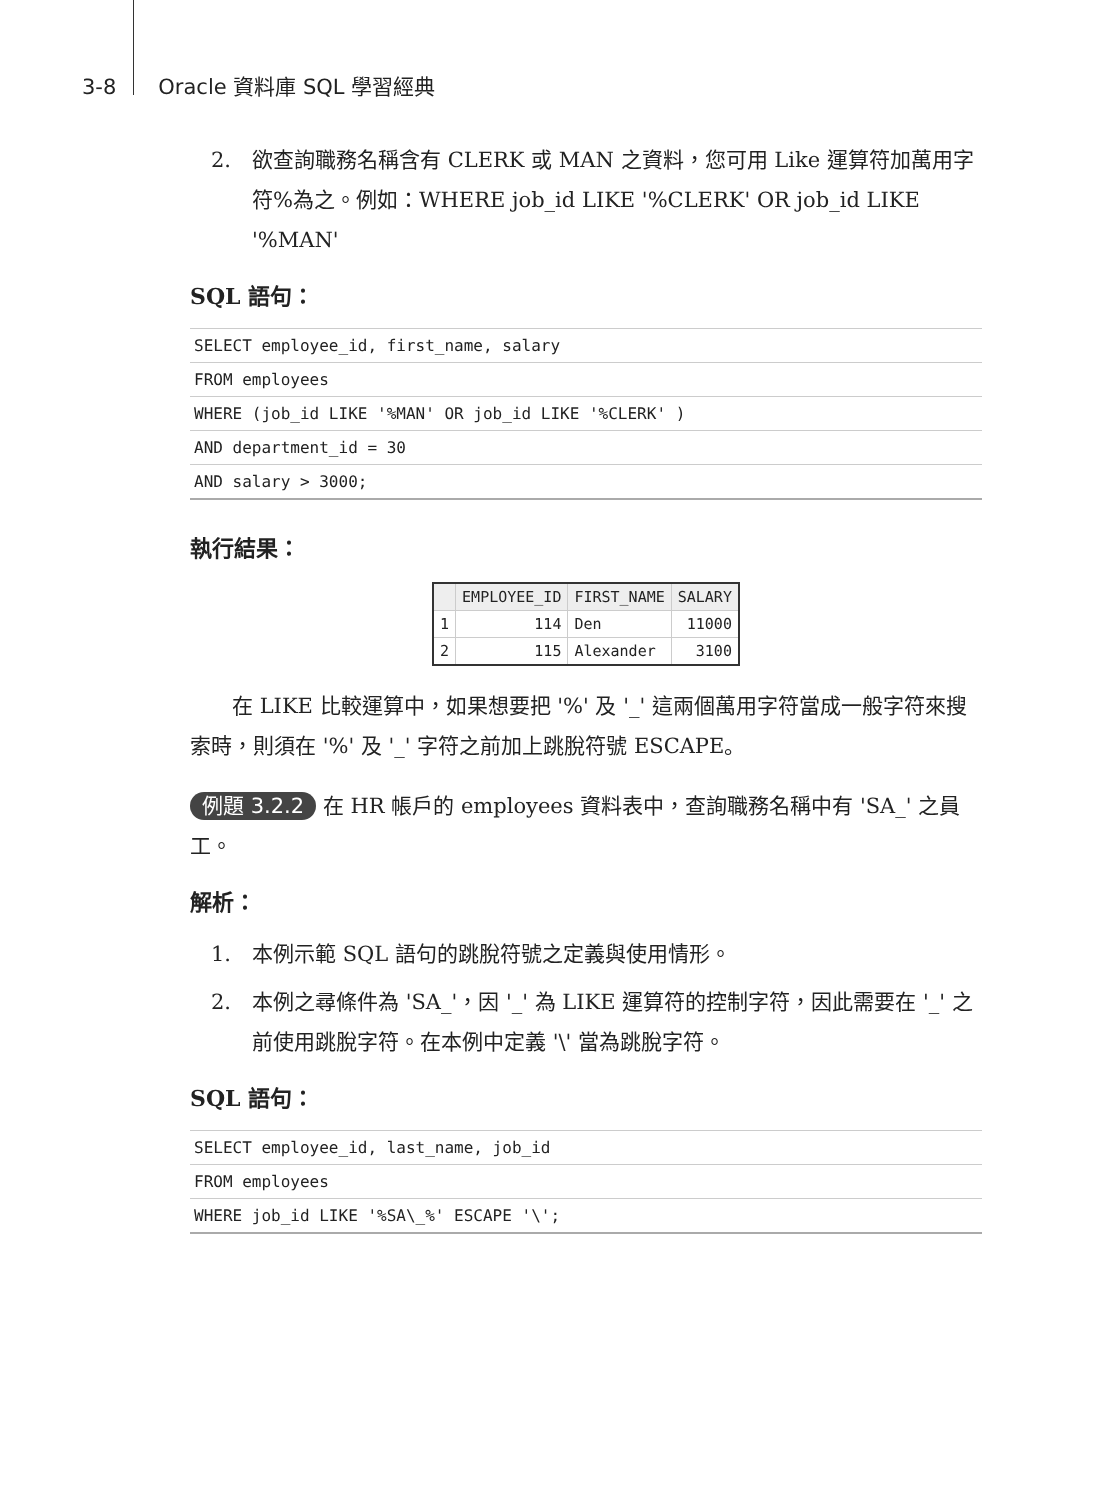3-8 Oracle 資料庫 SQL 學習經典
2. 欲查詢職務名稱含有 CLERK 或 MAN 之資料，您可用 Like 運算符加萬用字符%為之。例如：WHERE job_id LIKE '%CLERK' OR job_id LIKE '%MAN'
SQL 語句：
| SELECT employee_id, first_name, salary |
| FROM employees |
| WHERE (job_id LIKE '%MAN' OR job_id LIKE '%CLERK' ) |
| AND department_id = 30 |
| AND salary > 3000; |
執行結果：
| | EMPLOYEE_ID | FIRST_NAME | SALARY |
| --- | --- | --- | --- |
| 1 | 114 | Den | 11000 |
| 2 | 115 | Alexander | 3100 |
在 LIKE 比較運算中，如果想要把 '%' 及 '_' 這兩個萬用字符當成一般字符來搜索時，則須在 '%' 及 '_' 字符之前加上跳脫符號 ESCAPE。
例題 3.2.2 在 HR 帳戶的 employees 資料表中，查詢職務名稱中有 'SA_' 之員工。
解析：
1. 本例示範 SQL 語句的跳脫符號之定義與使用情形。
2. 本例之尋條件為 'SA_'，因 '_' 為 LIKE 運算符的控制字符，因此需要在 '_' 之前使用跳脫字符。在本例中定義 '\' 當為跳脫字符。
SQL 語句：
| SELECT employee_id, last_name, job_id |
| FROM employees |
| WHERE job_id LIKE '%SA\_%' ESCAPE '\'; |